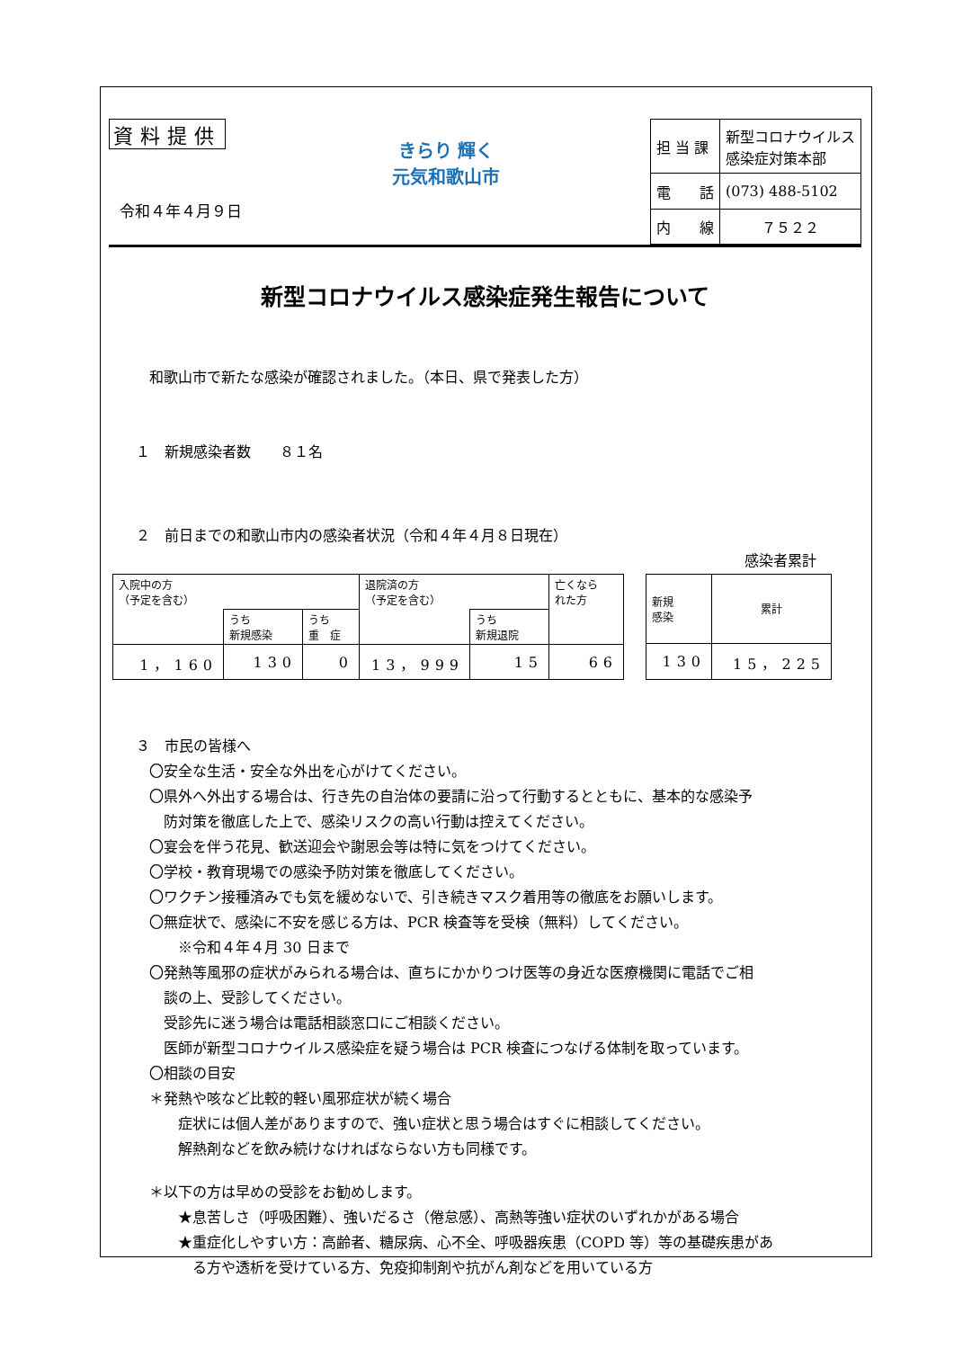資料提供
令和４年４月９日
きらり 輝く
元気和歌山市
| 担 当 課 | 新型コロナウイルス 感染症対策本部 |
| 電 話 | (073) 488-5102 |
| 内 線 | ７５２２ |
新型コロナウイルス感染症発生報告について
和歌山市で新たな感染が確認されました。（本日、県で発表した方）
１　新規感染者数　　８１名
２　前日までの和歌山市内の感染者状況（令和４年４月８日現在）
感染者累計
| 入院中の方 （予定を含む） | | | 退院済の方 （予定を含む） | | 亡くなら れた方 |
| | うち 新規感染 | うち 重 症 | | うち 新規退院 | |
| 1，160 | 130 | 0 | 13，999 | 15 | 66 |
| 新規 感染 | 累計 |
| 130 | 15，225 |
３　市民の皆様へ
〇安全な生活・安全な外出を心がけてください。
〇県外へ外出する場合は、行き先の自治体の要請に沿って行動するとともに、基本的な感染予
　防対策を徹底した上で、感染リスクの高い行動は控えてください。
〇宴会を伴う花見、歓送迎会や謝恩会等は特に気をつけてください。
〇学校・教育現場での感染予防対策を徹底してください。
〇ワクチン接種済みでも気を緩めないで、引き続きマスク着用等の徹底をお願いします。
〇無症状で、感染に不安を感じる方は、PCR 検査等を受検（無料）してください。
　　※令和４年４月 30 日まで
〇発熱等風邪の症状がみられる場合は、直ちにかかりつけ医等の身近な医療機関に電話でご相
　談の上、受診してください。
　受診先に迷う場合は電話相談窓口にご相談ください。
　医師が新型コロナウイルス感染症を疑う場合は PCR 検査につなげる体制を取っています。
〇相談の目安
＊発熱や咳など比較的軽い風邪症状が続く場合
　　症状には個人差がありますので、強い症状と思う場合はすぐに相談してください。
　　解熱剤などを飲み続けなければならない方も同様です。
＊以下の方は早めの受診をお勧めします。
　　★息苦しさ（呼吸困難）、強いだるさ（倦怠感）、高熱等強い症状のいずれかがある場合
　　★重症化しやすい方：高齢者、糖尿病、心不全、呼吸器疾患（COPD 等）等の基礎疾患があ
　　　る方や透析を受けている方、免疫抑制剤や抗がん剤などを用いている方